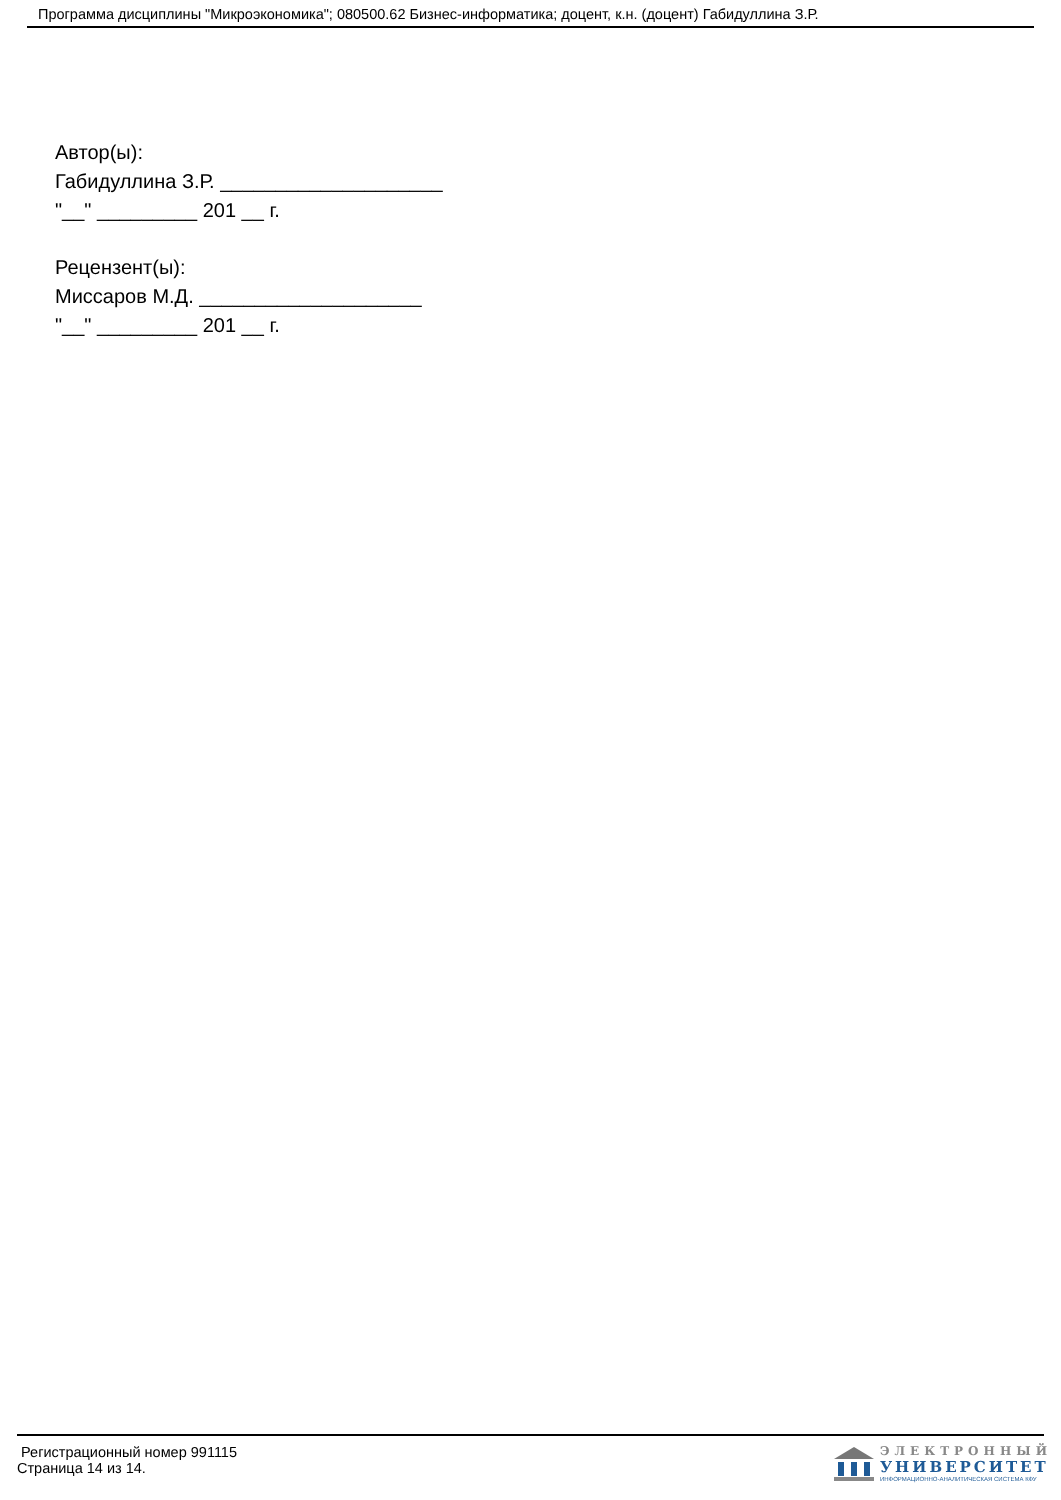Программа дисциплины "Микроэкономика"; 080500.62 Бизнес-информатика; доцент, к.н. (доцент) Габидуллина З.Р.
Автор(ы):
Габидуллина З.Р. ____________________
"__" _________ 201 __ г.
Рецензент(ы):
Миссаров М.Д. ____________________
"__" _________ 201 __ г.
Регистрационный номер 991115
Страница 14 из 14.
ЭЛЕКТРОННЫЙ
УНИВЕРСИТЕТ
ИНФОРМАЦИОННО-АНАЛИТИЧЕСКАЯ СИСТЕМА КФУ